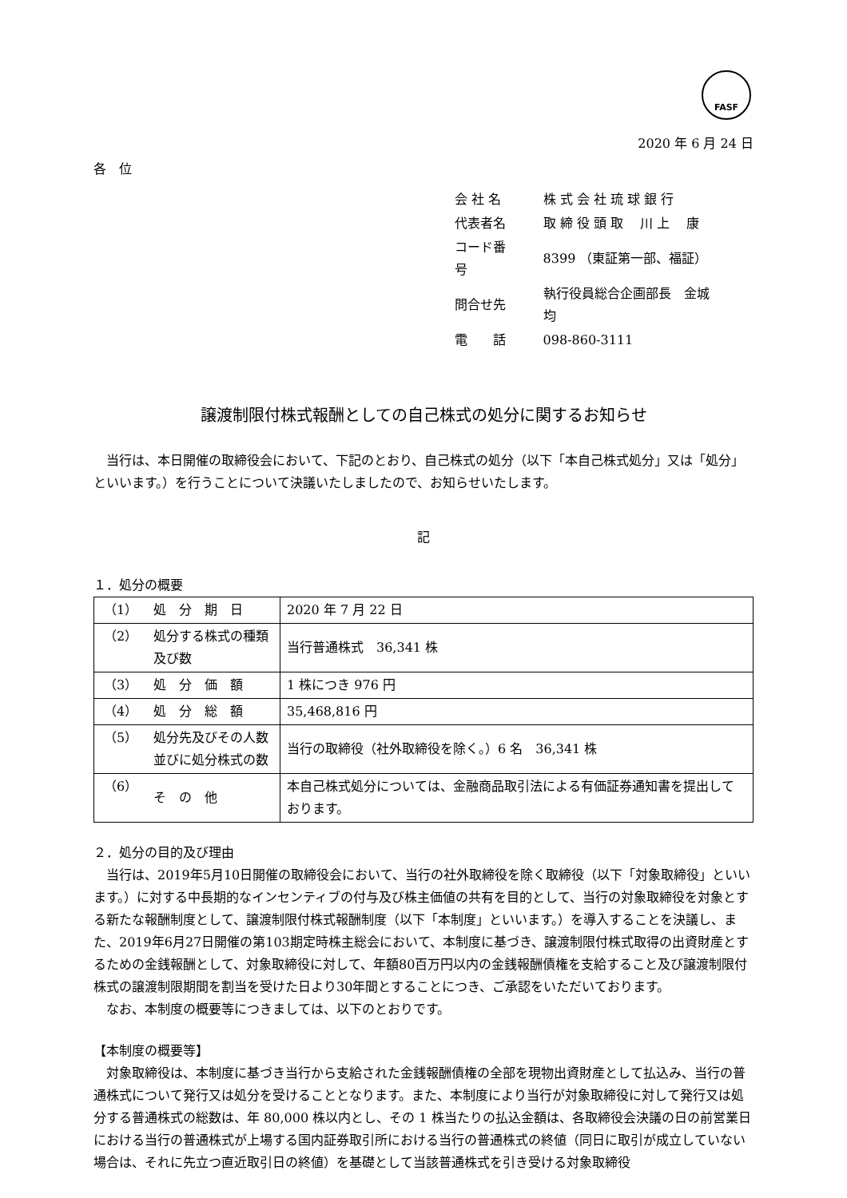FASF
2020 年 6 月 24 日
各　位
| 会 社 名 | 株 式 会 社 琉 球 銀 行 |
| 代表者名 | 取 締 役 頭 取 川 上 康 |
| コード番号 | 8399 （東証第一部、福証） |
| 問合せ先 | 執行役員総合企画部長 金城 均 |
| 電 話 | 098-860-3111 |
譲渡制限付株式報酬としての自己株式の処分に関するお知らせ
当行は、本日開催の取締役会において、下記のとおり、自己株式の処分（以下「本自己株式処分」又は「処分」といいます。）を行うことについて決議いたしましたので、お知らせいたします。
記
１．処分の概要
| （1） | 処 分 期 日 | 2020 年 7 月 22 日 |
| （2） | 処分する株式の種類及び数 | 当行普通株式 36,341 株 |
| （3） | 処 分 価 額 | 1 株につき 976 円 |
| （4） | 処 分 総 額 | 35,468,816 円 |
| （5） | 処分先及びその人数並びに処分株式の数 | 当行の取締役（社外取締役を除く。）6 名 36,341 株 |
| （6） | そ の 他 | 本自己株式処分については、金融商品取引法による有価証券通知書を提出しております。 |
２．処分の目的及び理由
当行は、2019年5月10日開催の取締役会において、当行の社外取締役を除く取締役（以下「対象取締役」といいます。）に対する中長期的なインセンティブの付与及び株主価値の共有を目的として、当行の対象取締役を対象とする新たな報酬制度として、譲渡制限付株式報酬制度（以下「本制度」といいます。）を導入することを決議し、また、2019年6月27日開催の第103期定時株主総会において、本制度に基づき、譲渡制限付株式取得の出資財産とするための金銭報酬として、対象取締役に対して、年額80百万円以内の金銭報酬債権を支給すること及び譲渡制限付株式の譲渡制限期間を割当を受けた日より30年間とすることにつき、ご承認をいただいております。
なお、本制度の概要等につきましては、以下のとおりです。
【本制度の概要等】
対象取締役は、本制度に基づき当行から支給された金銭報酬債権の全部を現物出資財産として払込み、当行の普通株式について発行又は処分を受けることとなります。また、本制度により当行が対象取締役に対して発行又は処分する普通株式の総数は、年 80,000 株以内とし、その 1 株当たりの払込金額は、各取締役会決議の日の前営業日における当行の普通株式が上場する国内証券取引所における当行の普通株式の終値（同日に取引が成立していない場合は、それに先立つ直近取引日の終値）を基礎として当該普通株式を引き受ける対象取締役